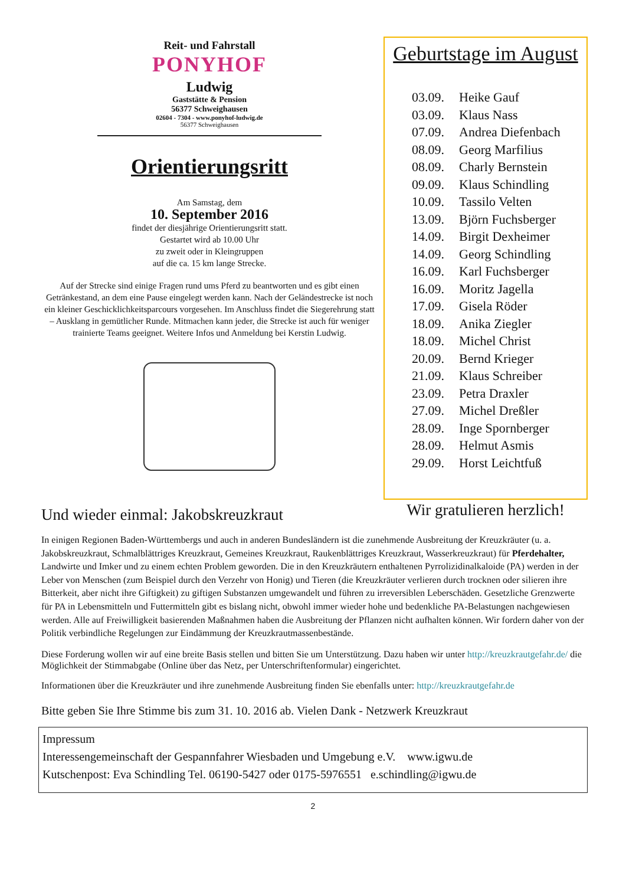Reit- und Fahrstall
PONYHOF
Ludwig
Gaststätte & Pension
56377 Schweighausen
02604 - 7304 - www.ponyhof-ludwig.de
56377 Schweighausen
Orientierungsritt
Am Samstag, dem
10. September 2016
findet der diesjährige Orientierungsritt statt.
Gestartet wird ab 10.00 Uhr
zu zweit oder in Kleingruppen
auf die ca. 15 km lange Strecke.
Auf der Strecke sind einige Fragen rund ums Pferd zu beantworten und es gibt einen Getränkestand, an dem eine Pause eingelegt werden kann. Nach der Geländestrecke ist noch ein kleiner Geschicklichkeitsparcours vorgesehen. Im Anschluss findet die Siegerehrung statt – Ausklang in gemütlicher Runde. Mitmachen kann jeder, die Strecke ist auch für weniger trainierte Teams geeignet. Weitere Infos und Anmeldung bei Kerstin Ludwig.
Geburtstage im August
03.09. Heike Gauf
03.09. Klaus Nass
07.09. Andrea Diefenbach
08.09. Georg Marfilius
08.09. Charly Bernstein
09.09. Klaus Schindling
10.09. Tassilo Velten
13.09. Björn Fuchsberger
14.09. Birgit Dexheimer
14.09. Georg Schindling
16.09. Karl Fuchsberger
16.09. Moritz Jagella
17.09. Gisela Röder
18.09. Anika Ziegler
18.09. Michel Christ
20.09. Bernd Krieger
21.09. Klaus Schreiber
23.09. Petra Draxler
27.09. Michel Dreßler
28.09. Inge Spornberger
28.09. Helmut Asmis
29.09. Horst Leichtfuß
Wir gratulieren herzlich!
Und wieder einmal: Jakobskreuzkraut
In einigen Regionen Baden-Württembergs und auch in anderen Bundesländern ist die zunehmende Ausbreitung der Kreuzkräuter (u. a. Jakobskreuzkraut, Schmalblättriges Kreuzkraut, Gemeines Kreuzkraut, Raukenblättriges Kreuzkraut, Wasserkreuzkraut) für Pferdehalter, Landwirte und Imker und zu einem echten Problem geworden. Die in den Kreuzkräutern enthaltenen Pyrrolizidinalkaloide (PA) werden in der Leber von Menschen (zum Beispiel durch den Verzehr von Honig) und Tieren (die Kreuzkräuter verlieren durch trocknen oder silieren ihre Bitterkeit, aber nicht ihre Giftigkeit) zu giftigen Substanzen umgewandelt und führen zu irreversiblen Leberschäden. Gesetzliche Grenzwerte für PA in Lebensmitteln und Futtermitteln gibt es bislang nicht, obwohl immer wieder hohe und bedenkliche PA-Belastungen nachgewiesen werden. Alle auf Freiwilligkeit basierenden Maßnahmen haben die Ausbreitung der Pflanzen nicht aufhalten können. Wir fordern daher von der Politik verbindliche Regelungen zur Eindämmung der Kreuzkrautmassenbestände.
Diese Forderung wollen wir auf eine breite Basis stellen und bitten Sie um Unterstützung. Dazu haben wir unter http://kreuzkrautgefahr.de/ die Möglichkeit der Stimmabgabe (Online über das Netz, per Unterschriftenformular) eingerichtet.
Informationen über die Kreuzkräuter und ihre zunehmende Ausbreitung finden Sie ebenfalls unter: http://kreuzkrautgefahr.de
Bitte geben Sie Ihre Stimme bis zum 31. 10. 2016 ab. Vielen Dank - Netzwerk Kreuzkraut
Impressum
Interessengemeinschaft der Gespannfahrer Wiesbaden und Umgebung e.V. www.igwu.de
Kutschenpost: Eva Schindling Tel. 06190-5427 oder 0175-5976551 e.schindling@igwu.de
2